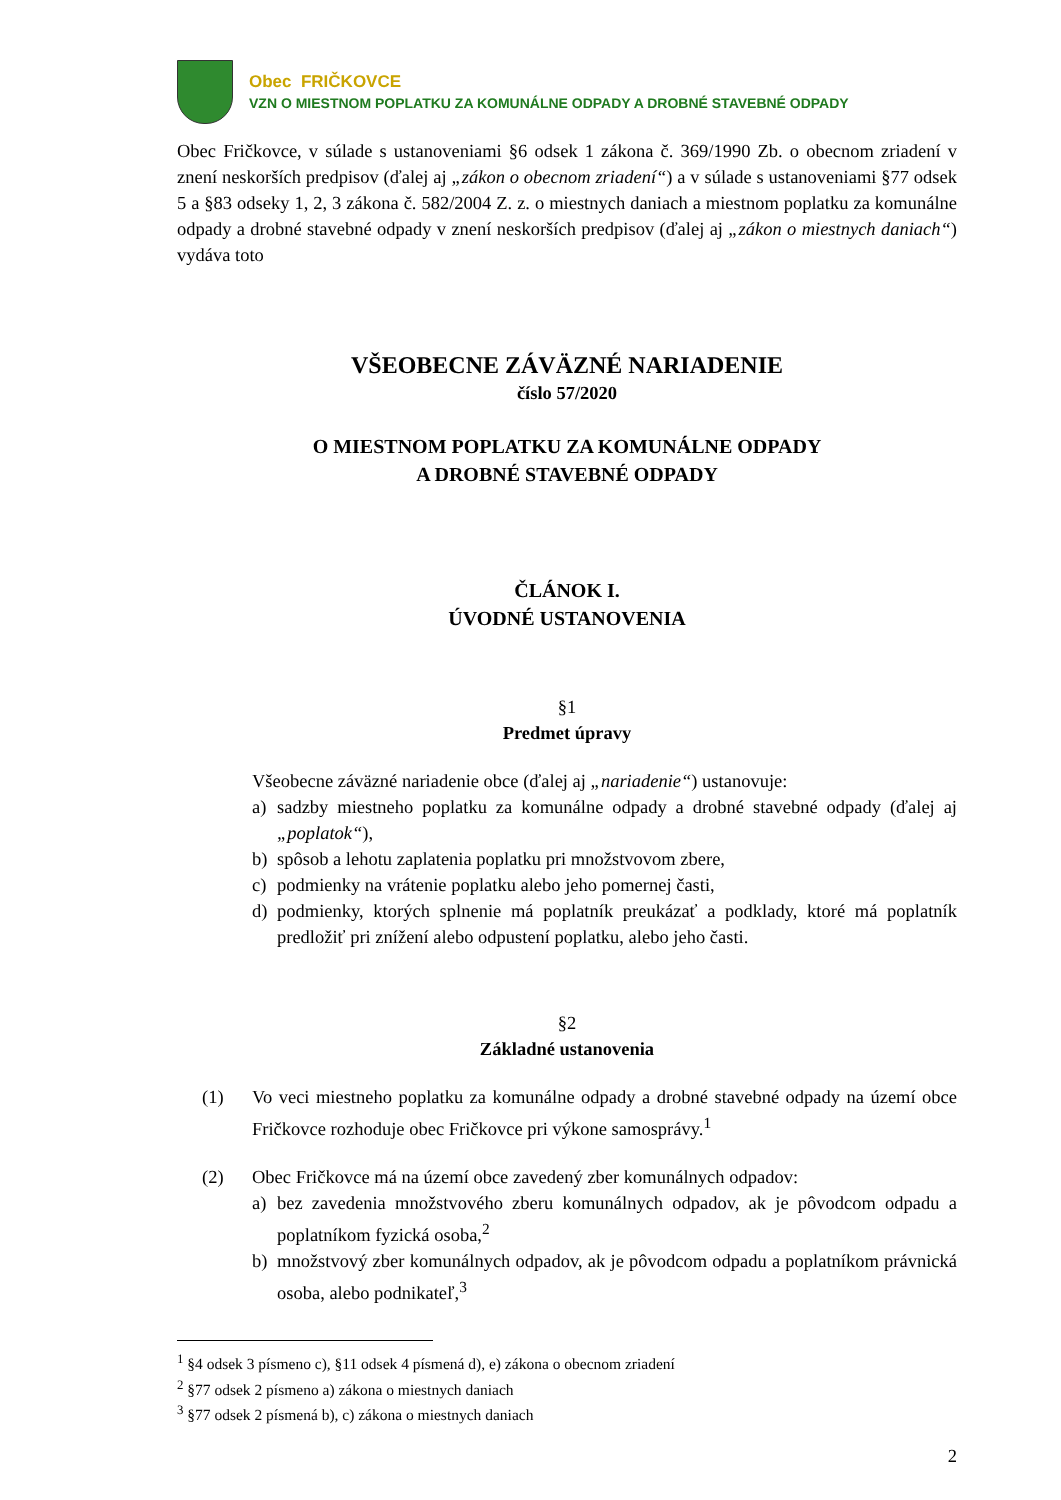Obec FRIČKOVCE
VZN O MIESTNOM POPLATKU ZA KOMUNÁLNE ODPADY A DROBNÉ STAVEBNÉ ODPADY
Obec Fričkovce, v súlade s ustanoveniami §6 odsek 1 zákona č. 369/1990 Zb. o obecnom zriadení v znení neskorších predpisov (ďalej aj „zákon o obecnom zriadení“) a v súlade s ustanoveniami §77 odsek 5 a §83 odseky 1, 2, 3 zákona č. 582/2004 Z. z. o miestnych daniach a miestnom poplatku za komunálne odpady a drobné stavebné odpady v znení neskorších predpisov (ďalej aj „zákon o miestnych daniach“) vydáva toto
VŠEOBECNE ZÁVÄZNÉ NARIADENIE
číslo 57/2020
O MIESTNOM POPLATKU ZA KOMUNÁLNE ODPADY
A DROBNÉ STAVEBNÉ ODPADY
ČLÁNOK I.
ÚVODNÉ USTANOVENIA
§1
Predmet úpravy
Všeobecne záväzné nariadenie obce (ďalej aj „nariadenie“) ustanovuje:
a) sadzby miestneho poplatku za komunálne odpady a drobné stavebné odpady (ďalej aj „poplatok“),
b) spôsob a lehotu zaplatenia poplatku pri množstvovom zbere,
c) podmienky na vrátenie poplatku alebo jeho pomernej časti,
d) podmienky, ktorých splnenie má poplatník preukázať a podklady, ktoré má poplatník predložiť pri znížení alebo odpustení poplatku, alebo jeho časti.
§2
Základné ustanovenia
(1) Vo veci miestneho poplatku za komunálne odpady a drobné stavebné odpady na území obce Fričkovce rozhoduje obec Fričkovce pri výkone samosprávy.<sup>1</sup>
(2) Obec Fričkovce má na území obce zavedený zber komunálnych odpadov:
a) bez zavedenia množstvového zberu komunálnych odpadov, ak je pôvodcom odpadu a poplatníkom fyzická osoba,<sup>2</sup>
b) množstvový zber komunálnych odpadov, ak je pôvodcom odpadu a poplatníkom právnická osoba, alebo podnikateľ,<sup>3</sup>
<sup>1</sup> §4 odsek 3 písmeno c), §11 odsek 4 písmená d), e) zákona o obecnom zriadení
<sup>2</sup> §77 odsek 2 písmeno a) zákona o miestnych daniach
<sup>3</sup> §77 odsek 2 písmená b), c) zákona o miestnych daniach
2